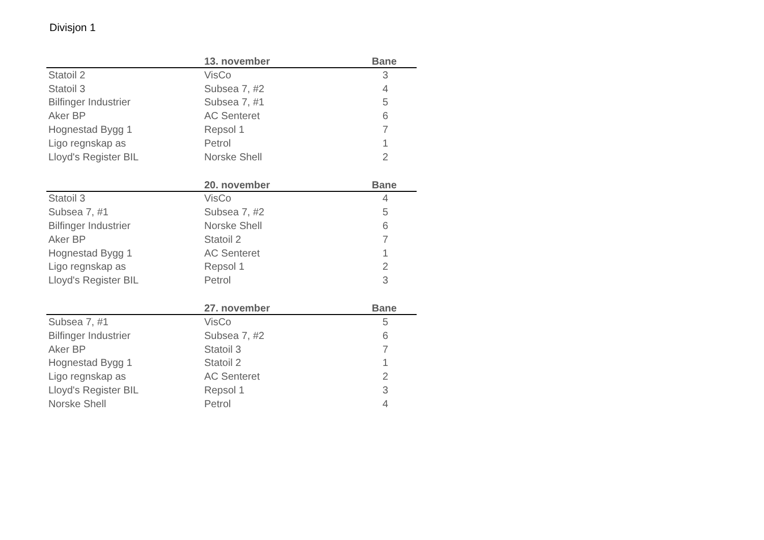Divisjon 1
| | 13. november | | Bane |
| --- | --- | --- | --- |
| Statoil 2 | VisCo | | 3 |
| Statoil 3 | Subsea 7, #2 | | 4 |
| Bilfinger Industrier | Subsea 7, #1 | | 5 |
| Aker BP | AC Senteret | | 6 |
| Hognestad Bygg 1 | Repsol 1 | | 7 |
| Ligo regnskap as | Petrol | | 1 |
| Lloyd's Register BIL | Norske Shell | | 2 |
| | 20. november | | Bane |
| --- | --- | --- | --- |
| Statoil 3 | VisCo | | 4 |
| Subsea 7, #1 | Subsea 7, #2 | | 5 |
| Bilfinger Industrier | Norske Shell | | 6 |
| Aker BP | Statoil 2 | | 7 |
| Hognestad Bygg 1 | AC Senteret | | 1 |
| Ligo regnskap as | Repsol 1 | | 2 |
| Lloyd's Register BIL | Petrol | | 3 |
| | 27. november | | Bane |
| --- | --- | --- | --- |
| Subsea 7, #1 | VisCo | | 5 |
| Bilfinger Industrier | Subsea 7, #2 | | 6 |
| Aker BP | Statoil 3 | | 7 |
| Hognestad Bygg 1 | Statoil 2 | | 1 |
| Ligo regnskap as | AC Senteret | | 2 |
| Lloyd's Register BIL | Repsol 1 | | 3 |
| Norske Shell | Petrol | | 4 |